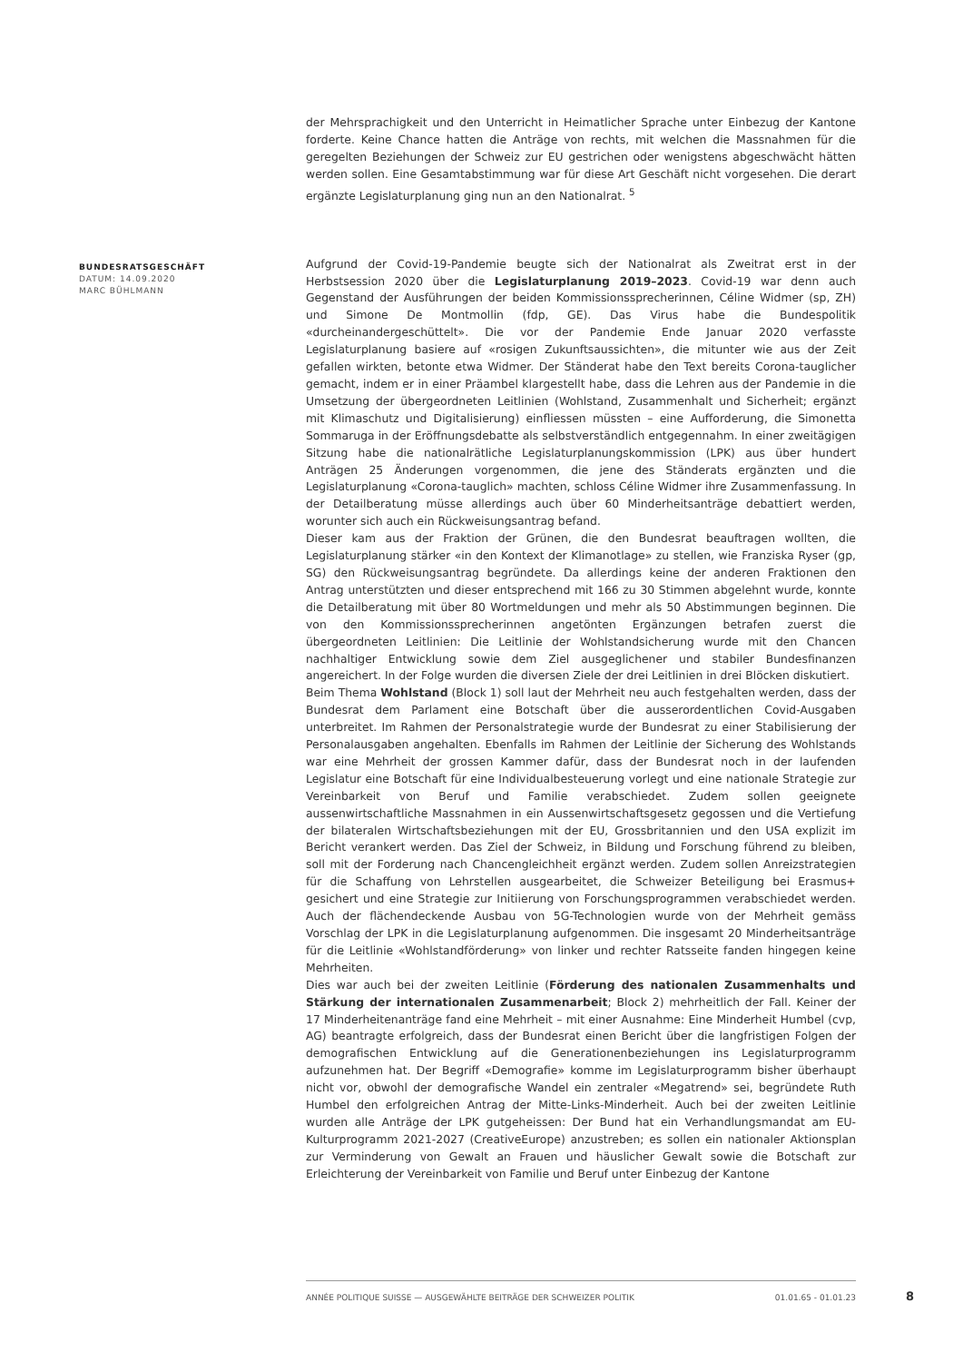der Mehrsprachigkeit und den Unterricht in Heimatlicher Sprache unter Einbezug der Kantone forderte. Keine Chance hatten die Anträge von rechts, mit welchen die Massnahmen für die geregelten Beziehungen der Schweiz zur EU gestrichen oder wenigstens abgeschwächt hätten werden sollen. Eine Gesamtabstimmung war für diese Art Geschäft nicht vorgesehen. Die derart ergänzte Legislaturplanung ging nun an den Nationalrat. <sup>5</sup>
Aufgrund der Covid-19-Pandemie beugte sich der Nationalrat als Zweitrat erst in der Herbstsession 2020 über die Legislaturplanung 2019–2023. Covid-19 war denn auch Gegenstand der Ausführungen der beiden Kommissionssprecherinnen, Céline Widmer (sp, ZH) und Simone De Montmollin (fdp, GE). Das Virus habe die Bundespolitik «durcheinandergeschüttelt». Die vor der Pandemie Ende Januar 2020 verfasste Legislaturplanung basiere auf «rosigen Zukunftsaussichten», die mitunter wie aus der Zeit gefallen wirkten, betonte etwa Widmer. Der Ständerat habe den Text bereits Corona-tauglicher gemacht, indem er in einer Präambel klargestellt habe, dass die Lehren aus der Pandemie in die Umsetzung der übergeordneten Leitlinien (Wohlstand, Zusammenhalt und Sicherheit; ergänzt mit Klimaschutz und Digitalisierung) einfliessen müssten – eine Aufforderung, die Simonetta Sommaruga in der Eröffnungsdebatte als selbstverständlich entgegennahm. In einer zweitägigen Sitzung habe die nationalrätliche Legislaturplanungskommission (LPK) aus über hundert Anträgen 25 Änderungen vorgenommen, die jene des Ständerats ergänzten und die Legislaturplanung «Corona-tauglich» machten, schloss Céline Widmer ihre Zusammenfassung. In der Detailberatung müsse allerdings auch über 60 Minderheitsanträge debattiert werden, worunter sich auch ein Rückweisungsantrag befand.
Dieser kam aus der Fraktion der Grünen, die den Bundesrat beauftragen wollten, die Legislaturplanung stärker «in den Kontext der Klimanotlage» zu stellen, wie Franziska Ryser (gp, SG) den Rückweisungsantrag begründete. Da allerdings keine der anderen Fraktionen den Antrag unterstützten und dieser entsprechend mit 166 zu 30 Stimmen abgelehnt wurde, konnte die Detailberatung mit über 80 Wortmeldungen und mehr als 50 Abstimmungen beginnen. Die von den Kommissionssprecherinnen angetönten Ergänzungen betrafen zuerst die übergeordneten Leitlinien: Die Leitlinie der Wohlstandsicherung wurde mit den Chancen nachhaltiger Entwicklung sowie dem Ziel ausgeglichener und stabiler Bundesfinanzen angereichert. In der Folge wurden die diversen Ziele der drei Leitlinien in drei Blöcken diskutiert.
Beim Thema Wohlstand (Block 1) soll laut der Mehrheit neu auch festgehalten werden, dass der Bundesrat dem Parlament eine Botschaft über die ausserordentlichen Covid-Ausgaben unterbreitet. Im Rahmen der Personalstrategie wurde der Bundesrat zu einer Stabilisierung der Personalausgaben angehalten. Ebenfalls im Rahmen der Leitlinie der Sicherung des Wohlstands war eine Mehrheit der grossen Kammer dafür, dass der Bundesrat noch in der laufenden Legislatur eine Botschaft für eine Individualbesteuerung vorlegt und eine nationale Strategie zur Vereinbarkeit von Beruf und Familie verabschiedet. Zudem sollen geeignete aussenwirtschaftliche Massnahmen in ein Aussenwirtschaftsgesetz gegossen und die Vertiefung der bilateralen Wirtschaftsbeziehungen mit der EU, Grossbritannien und den USA explizit im Bericht verankert werden. Das Ziel der Schweiz, in Bildung und Forschung führend zu bleiben, soll mit der Forderung nach Chancengleichheit ergänzt werden. Zudem sollen Anreizstrategien für die Schaffung von Lehrstellen ausgearbeitet, die Schweizer Beteiligung bei Erasmus+ gesichert und eine Strategie zur Initiierung von Forschungsprogrammen verabschiedet werden. Auch der flächendeckende Ausbau von 5G-Technologien wurde von der Mehrheit gemäss Vorschlag der LPK in die Legislaturplanung aufgenommen. Die insgesamt 20 Minderheitsanträge für die Leitlinie «Wohlstandförderung» von linker und rechter Ratsseite fanden hingegen keine Mehrheiten.
Dies war auch bei der zweiten Leitlinie (Förderung des nationalen Zusammenhalts und Stärkung der internationalen Zusammenarbeit; Block 2) mehrheitlich der Fall. Keiner der 17 Minderheitenanträge fand eine Mehrheit – mit einer Ausnahme: Eine Minderheit Humbel (cvp, AG) beantragte erfolgreich, dass der Bundesrat einen Bericht über die langfristigen Folgen der demografischen Entwicklung auf die Generationenbeziehungen ins Legislaturprogramm aufzunehmen hat. Der Begriff «Demografie» komme im Legislaturprogramm bisher überhaupt nicht vor, obwohl der demografische Wandel ein zentraler «Megatrend» sei, begründete Ruth Humbel den erfolgreichen Antrag der Mitte-Links-Minderheit. Auch bei der zweiten Leitlinie wurden alle Anträge der LPK gutgeheissen: Der Bund hat ein Verhandlungsmandat am EU-Kulturprogramm 2021-2027 (CreativeEurope) anzustreben; es sollen ein nationaler Aktionsplan zur Verminderung von Gewalt an Frauen und häuslicher Gewalt sowie die Botschaft zur Erleichterung der Vereinbarkeit von Familie und Beruf unter Einbezug der Kantone
BUNDESRATSGESCHÄFT
DATUM: 14.09.2020
MARC BÜHLMANN
ANNÉE POLITIQUE SUISSE — AUSGEWÄHLTE BEITRÄGE DER SCHWEIZER POLITIK 01.01.65 - 01.01.23
8